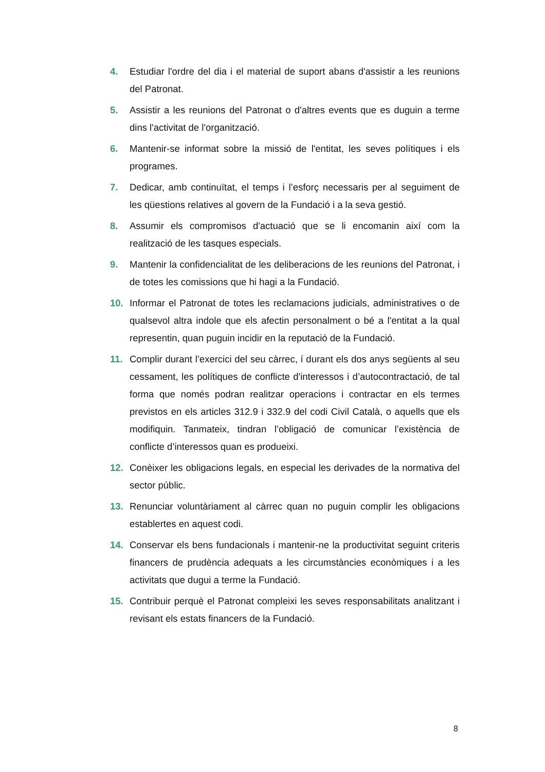4. Estudiar l'ordre del dia i el material de suport abans d'assistir a les reunions del Patronat.
5. Assistir a les reunions del Patronat o d'altres events que es duguin a terme dins l'activitat de l'organització.
6. Mantenir-se informat sobre la missió de l'entitat, les seves polítiques i els programes.
7. Dedicar, amb continuïtat, el temps i l’esforç necessaris per al seguiment de les qüestions relatives al govern de la Fundació i a la seva gestió.
8. Assumir els compromisos d'actuació que se li encomanin així com la realització de les tasques especials.
9. Mantenir la confidencialitat de les deliberacions de les reunions del Patronat, i de totes les comissions que hi hagi a la Fundació.
10. Informar el Patronat de totes les reclamacions judicials, administratives o de qualsevol altra indole que els afectin personalment o bé a l'entitat a la qual representin, quan puguin incidir en la reputació de la Fundació.
11. Complir durant l’exercici del seu càrrec, í durant els dos anys següents al seu cessament, les polítiques de conflicte d'interessos i d’autocontractació, de tal forma que només podran realitzar operacions i contractar en els termes previstos en els articles 312.9 i 332.9 del codi Civil Català, o aquells que els modifiquin. Tanmateix, tindran l’obligació de comunicar l’existència de conflicte d’interessos quan es produeixi.
12. Conèixer les obligacions legals, en especial les derivades de la normativa del sector públic.
13. Renunciar voluntàriament al càrrec quan no puguin complir les obligacions establertes en aquest codi.
14. Conservar els bens fundacionals i mantenir-ne la productivitat seguint criteris financers de prudència adequats a les circumstàncies econòmiques i a les activitats que dugui a terme la Fundació.
15. Contribuir perquè el Patronat compleixi les seves responsabilitats analitzant i revisant els estats financers de la Fundació.
8